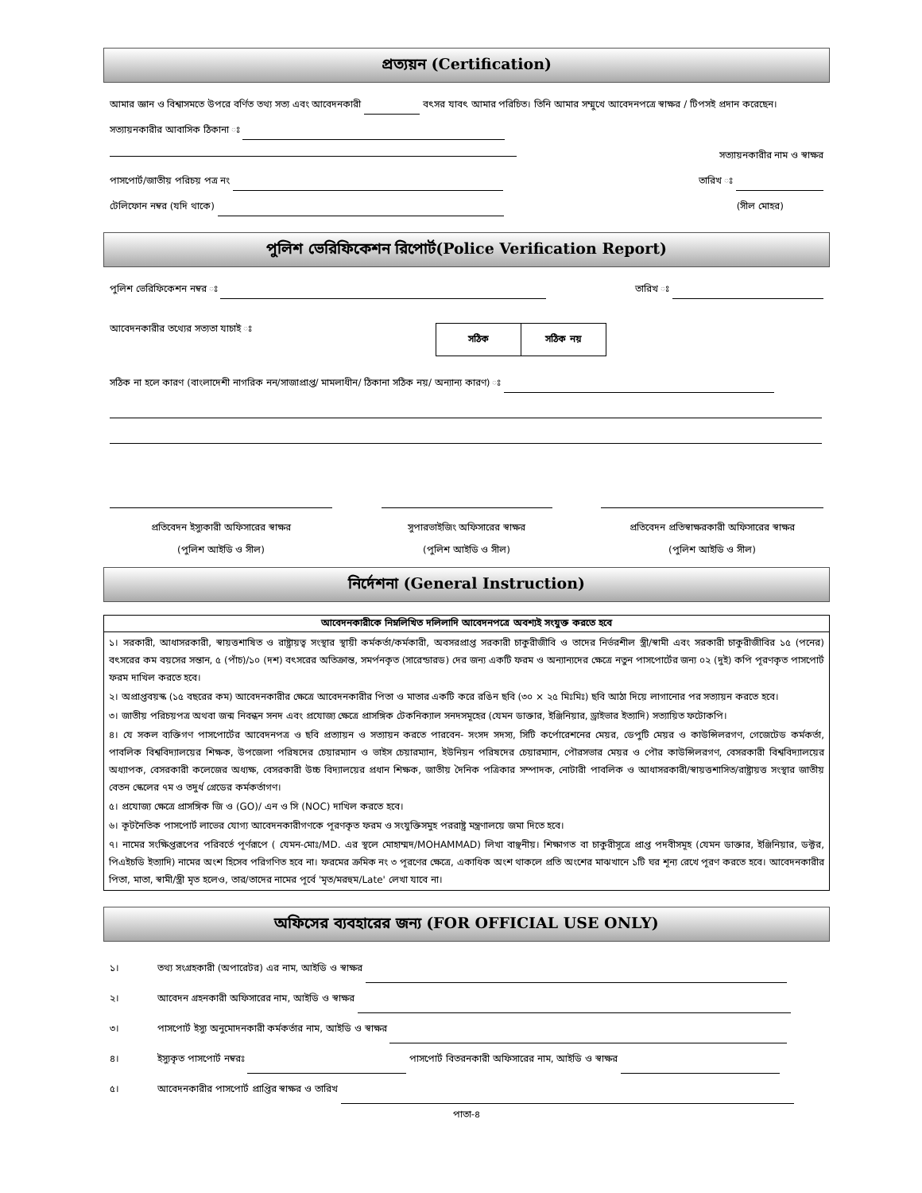প্রত্যয়ন (Certification)
আমার জ্ঞান ও বিশ্বাসমতে উপরে বর্ণিত তথ্য সত্য এবং আবেদনকারী বৎসর যাবৎ আমার পরিচিত। তিনি আমার সম্মুখে আবেদনপত্রে স্বাক্ষর / টিপসই প্রদান করেছেন।
সত্যায়নকারীর আবাসিক ঠিকানা ঃ
সত্যায়নকারীর নাম ও স্বাক্ষর
পাসপোর্ট/জাতীয় পরিচয় পত্র নং তারিখ ঃ
টেলিফোন নম্বর (যদি থাকে) (সীল মোহর)
পুলিশ ভেরিফিকেশন রিপোর্ট(Police Verification Report)
পুলিশ ভেরিফিকেশন নম্বর ঃ তারিখ ঃ
আবেদনকারীর তথ্যের সত্যতা যাচাই ঃ
| সঠিক | সঠিক নয় |
সঠিক না হলে কারণ (বাংলাদেশী নাগরিক নন/সাজাপ্রাপ্ত/ মামলাধীন/ ঠিকানা সঠিক নয়/ অন্যান্য কারণ) ঃ
প্রতিবেদন ইস্যুকারী অফিসারের স্বাক্ষর
(পুলিশ আইডি ও সীল)
সুপারভাইজিং অফিসারের স্বাক্ষর
(পুলিশ আইডি ও সীল)
প্রতিবেদন প্রতিস্বাক্ষরকারী অফিসারের স্বাক্ষর
(পুলিশ আইডি ও সীল)
নির্দেশনা (General Instruction)
আবেদনকারীকে নিম্নলিখিত দলিলাদি আবেদনপত্রে অবশ্যই সংযুক্ত করতে হবে
১। সরকারী, আধাসরকারী, স্বায়ত্তশাষিত ও রাষ্ট্রায়ত্ব সংস্থার স্থায়ী কর্মকর্তা/কর্মকারী, অবসরপ্রাপ্ত সরকারী চাকুরীজীবি ও তাদের নির্ভরশীল স্ত্রী/স্বামী এবং সরকারী চাকুরীজীবির ১৫ (পনের) বৎসরের কম বয়সের সন্তান, ৫ (পাঁচ)/১০ (দশ) বৎসরের অতিক্রান্ত, সমর্পনকৃত (সারেন্ডারড) দের জন্য একটি ফরম ও অন্যান্যদের ক্ষেত্রে নতুন পাসপোর্টের জন্য ০২ (দুই) কপি পূরণকৃত পাসপোর্ট ফরম দাখিল করতে হবে।
২। অপ্রাপ্তবয়স্ক (১৫ বছরের কম) আবেদনকারীর ক্ষেত্রে আবেদনকারীর পিতা ও মাতার একটি করে রঙিন ছবি (৩০ × ২৫ মিঃমিঃ) ছবি আঠা দিয়ে লাগানোর পর সত্যায়ন করতে হবে।
৩। জাতীয় পরিচয়পত্র অথবা জন্ম নিবন্ধন সনদ এবং প্রযোজ্য ক্ষেত্রে প্রাসঙ্গিক টেকনিক্যাল সনদসমূহের (যেমন ডাক্তার, ইঞ্জিনিয়ার, ড্রাইভার ইত্যাদি) সত্যায়িত ফটোকপি।
৪। যে সকল ব্যক্তিগণ পাসপোর্টের আবেদনপত্র ও ছবি প্রত্যায়ন ও সত্যায়ন করতে পারবেন- সংসদ সদস্য, সিটি কর্পোরেশনের মেয়র, ডেপুটি মেয়র ও কাউন্সিলরগণ, গেজেটেড কর্মকর্তা, পাবলিক বিশ্ববিদ্যালয়ের শিক্ষক, উপজেলা পরিষদের চেয়ারম্যান ও ভাইস চেয়ারম্যান, ইউনিয়ন পরিষদের চেয়ারম্যান, পৌরসভার মেয়র ও পৌর কাউন্সিলরগণ, বেসরকারী বিশ্ববিদ্যালয়ের অধ্যাপক, বেসরকারী কলেজের অধ্যক্ষ, বেসরকারী উচ্চ বিদ্যালয়ের প্রধান শিক্ষক, জাতীয় দৈনিক পত্রিকার সম্পাদক, নোটারী পাবলিক ও আধাসরকারী/স্বায়ত্তশাসিত/রাষ্ট্রায়ত্ত সংস্থার জাতীয় বেতন স্কেলের ৭ম ও তদুর্ধ গ্রেডের কর্মকর্তাগণ।
৫। প্রযোজ্য ক্ষেত্রে প্রাসঙ্গিক জি ও (GO)/ এন ও সি (NOC) দাখিল করতে হবে।
৬। কূটনৈতিক পাসপোর্ট লাভের যোগ্য আবেদনকারীগণকে পূরণকৃত ফরম ও সংযুক্তিসমুহ পররাষ্ট্র মন্ত্রণালয়ে জমা দিতে হবে।
৭। নামের সংক্ষিপ্তরূপের পরিবর্তে পূর্ণরূপে ( যেমন-মোঃ/MD. এর স্থলে মোহাম্মদ/MOHAMMAD) লিখা বাঞ্ছনীয়। শিক্ষাগত বা চাকুরীসূত্রে প্রাপ্ত পদবীসমূহ (যেমন ডাক্তার, ইঞ্জিনিয়ার, ডক্টর, পিএইচডি ইত্যাদি) নামের অংশ হিসেব পরিগণিত হবে না। ফরমের ক্রমিক নং ৩ পূরণের ক্ষেত্রে, একাধিক অংশ থাকলে প্রতি অংশের মাঝখানে ১টি ঘর শূন্য রেখে পূরণ করতে হবে। আবেদনকারীর পিতা, মাতা, স্বামী/স্ত্রী মৃত হলেও, তার/তাদের নামের পূর্বে 'মৃত/মরহুম/Late' লেখা যাবে না।
অফিসের ব্যবহারের জন্য (FOR OFFICIAL USE ONLY)
১। তথ্য সংগ্রহকারী (অপারেটর) এর নাম, আইডি ও স্বাক্ষর
২। আবেদন গ্রহনকারী অফিসারের নাম, আইডি ও স্বাক্ষর
৩। পাসপোর্ট ইস্যু অনুমোদনকারী কর্মকর্তার নাম, আইডি ও স্বাক্ষর
৪। ইস্যুকৃত পাসপোর্ট নম্বরঃ পাসপোর্ট বিতরনকারী অফিসারের নাম, আইডি ও স্বাক্ষর
৫। আবেদনকারীর পাসপোর্ট প্রাপ্তির স্বাক্ষর ও তারিখ
পাতা-৪